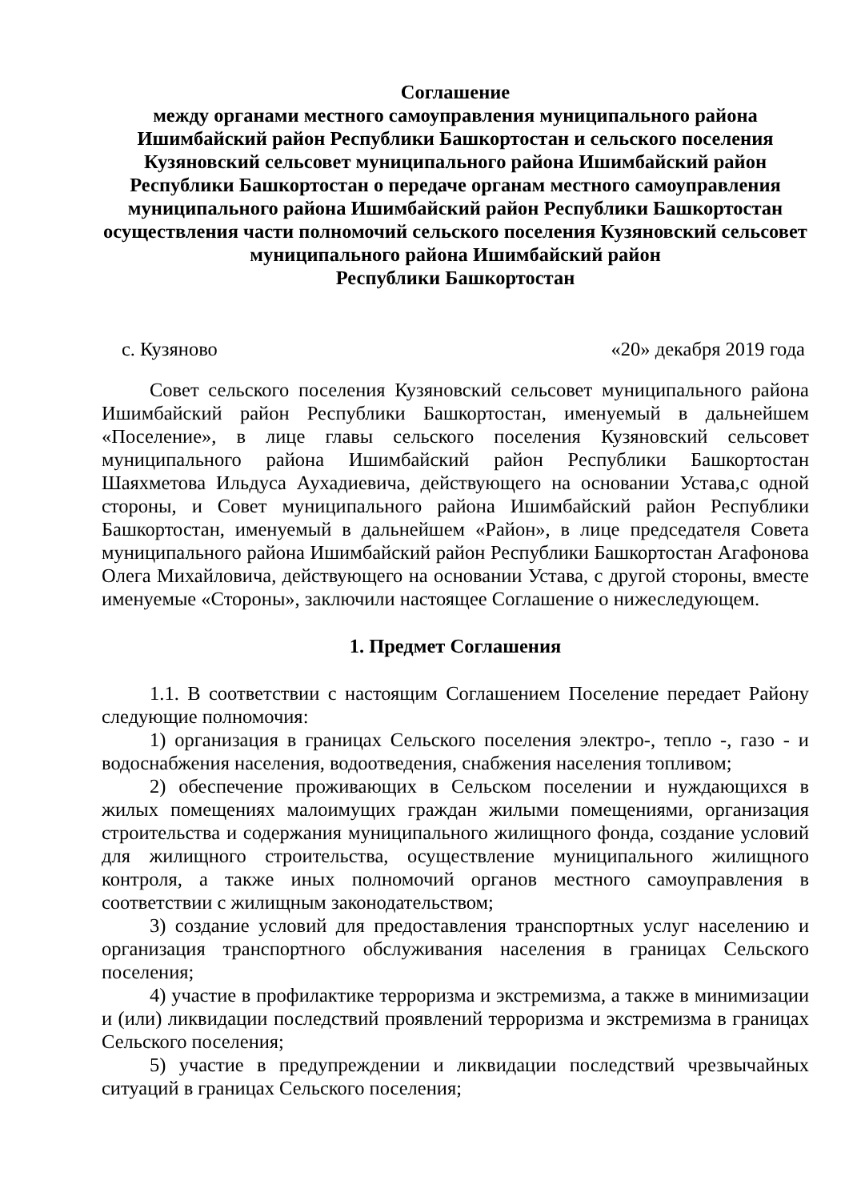Соглашение
между органами местного самоуправления муниципального района Ишимбайский район Республики Башкортостан и сельского поселения Кузяновский сельсовет муниципального района Ишимбайский район Республики Башкортостан о передаче органам местного самоуправления муниципального района Ишимбайский район Республики Башкортостан осуществления части полномочий сельского поселения Кузяновский сельсовет муниципального района Ишимбайский район
Республики Башкортостан
с. Кузяново «20» декабря 2019 года
Совет сельского поселения Кузяновский сельсовет муниципального района Ишимбайский район Республики Башкортостан, именуемый в дальнейшем «Поселение», в лице главы сельского поселения Кузяновский сельсовет муниципального района Ишимбайский район Республики Башкортостан Шаяхметова Ильдуса Аухадиевича, действующего на основании Устава,с одной стороны, и Совет муниципального района Ишимбайский район Республики Башкортостан, именуемый в дальнейшем «Район», в лице председателя Совета муниципального района Ишимбайский район Республики Башкортостан Агафонова Олега Михайловича, действующего на основании Устава, с другой стороны, вместе именуемые «Стороны», заключили настоящее Соглашение о нижеследующем.
1. Предмет Соглашения
1.1. В соответствии с настоящим Соглашением Поселение передает Району следующие полномочия:
1) организация в границах Сельского поселения электро-, тепло -, газо - и водоснабжения населения, водоотведения, снабжения населения топливом;
2) обеспечение проживающих в Сельском поселении и нуждающихся в жилых помещениях малоимущих граждан жилыми помещениями, организация строительства и содержания муниципального жилищного фонда, создание условий для жилищного строительства, осуществление муниципального жилищного контроля, а также иных полномочий органов местного самоуправления в соответствии с жилищным законодательством;
3) создание условий для предоставления транспортных услуг населению и организация транспортного обслуживания населения в границах Сельского поселения;
4) участие в профилактике терроризма и экстремизма, а также в минимизации и (или) ликвидации последствий проявлений терроризма и экстремизма в границах Сельского поселения;
5) участие в предупреждении и ликвидации последствий чрезвычайных ситуаций в границах Сельского поселения;